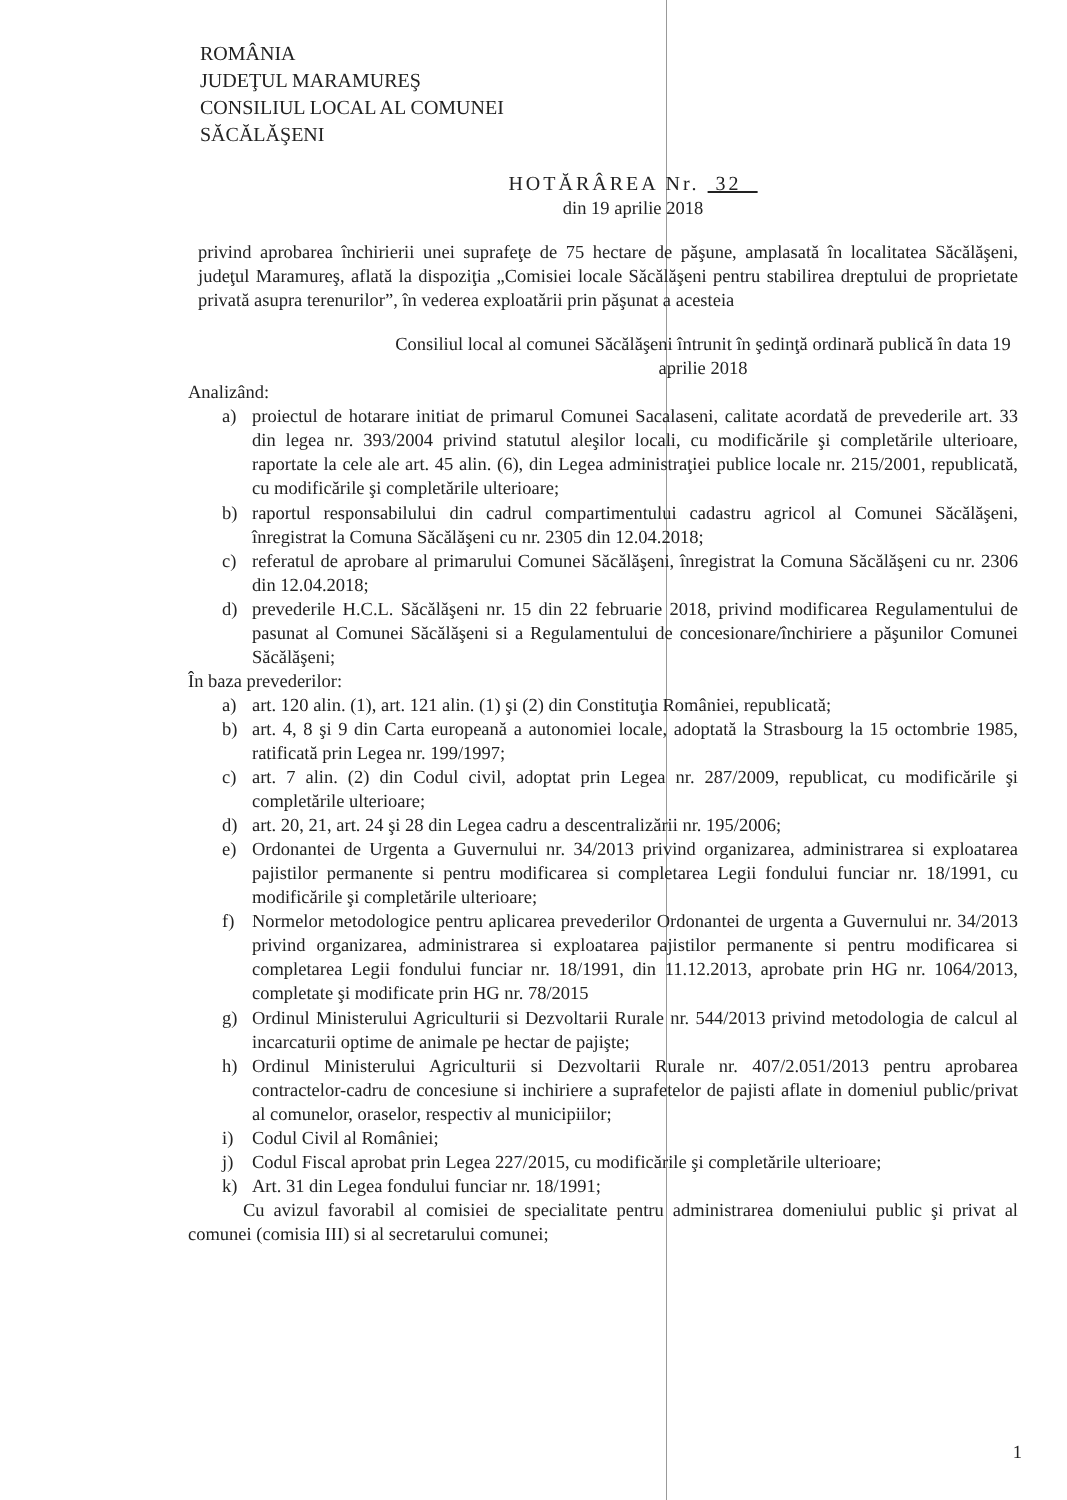ROMÂNIA
JUDEŢUL MARAMUREŞ
CONSILIUL LOCAL AL COMUNEI
SĂCĂLĂŞENI
HOTĂRÂREA Nr. 32
din 19 aprilie 2018
privind aprobarea închirierii unei suprafeţe de 75 hectare de păşune, amplasată în localitatea Săcălăşeni, judeţul Maramureş, aflată la dispoziţia „Comisiei locale Săcălăşeni pentru stabilirea dreptului de proprietate privată asupra terenurilor”, în vederea exploatării prin păşunat a acesteia
Consiliul local al comunei Săcălăşeni întrunit în şedinţă ordinară publică în data 19 aprilie 2018
Analizând:
a) proiectul de hotarare initiat de primarul Comunei Sacalaseni, calitate acordată de prevederile art. 33 din legea nr. 393/2004 privind statutul aleşilor locali, cu modificările şi completările ulterioare, raportate la cele ale art. 45 alin. (6), din Legea administraţiei publice locale nr. 215/2001, republicată, cu modificările şi completările ulterioare;
b) raportul responsabilului din cadrul compartimentului cadastru agricol al Comunei Săcălăşeni, înregistrat la Comuna Săcălăşeni cu nr. 2305 din 12.04.2018;
c) referatul de aprobare al primarului Comunei Săcălăşeni, înregistrat la Comuna Săcălăşeni cu nr. 2306 din 12.04.2018;
d) prevederile H.C.L. Săcălăşeni nr. 15 din 22 februarie 2018, privind modificarea Regulamentului de pasunat al Comunei Săcălăşeni si a Regulamentului de concesionare/închiriere a păşunilor Comunei Săcălăşeni;
În baza prevederilor:
a) art. 120 alin. (1), art. 121 alin. (1) şi (2) din Constituţia României, republicată;
b) art. 4, 8 şi 9 din Carta europeană a autonomiei locale, adoptată la Strasbourg la 15 octombrie 1985, ratificată prin Legea nr. 199/1997;
c) art. 7 alin. (2) din Codul civil, adoptat prin Legea nr. 287/2009, republicat, cu modificările şi completările ulterioare;
d) art. 20, 21, art. 24 şi 28 din Legea cadru a descentralizării nr. 195/2006;
e) Ordonantei de Urgenta a Guvernului nr. 34/2013 privind organizarea, administrarea si exploatarea pajistilor permanente si pentru modificarea si completarea Legii fondului funciar nr. 18/1991, cu modificările şi completările ulterioare;
f) Normelor metodologice pentru aplicarea prevederilor Ordonantei de urgenta a Guvernului nr. 34/2013 privind organizarea, administrarea si exploatarea pajistilor permanente si pentru modificarea si completarea Legii fondului funciar nr. 18/1991, din 11.12.2013, aprobate prin HG nr. 1064/2013, completate şi modificate prin HG nr. 78/2015
g) Ordinul Ministerului Agriculturii si Dezvoltarii Rurale nr. 544/2013 privind metodologia de calcul al incarcaturii optime de animale pe hectar de pajişte;
h) Ordinul Ministerului Agriculturii si Dezvoltarii Rurale nr. 407/2.051/2013 pentru aprobarea contractelor-cadru de concesiune si inchiriere a suprafetelor de pajisti aflate in domeniul public/privat al comunelor, oraselor, respectiv al municipiilor;
i) Codul Civil al României;
j) Codul Fiscal aprobat prin Legea 227/2015, cu modificările şi completările ulterioare;
k) Art. 31 din Legea fondului funciar nr. 18/1991;
Cu avizul favorabil al comisiei de specialitate pentru administrarea domeniului public şi privat al comunei (comisia III) si al secretarului comunei;
1